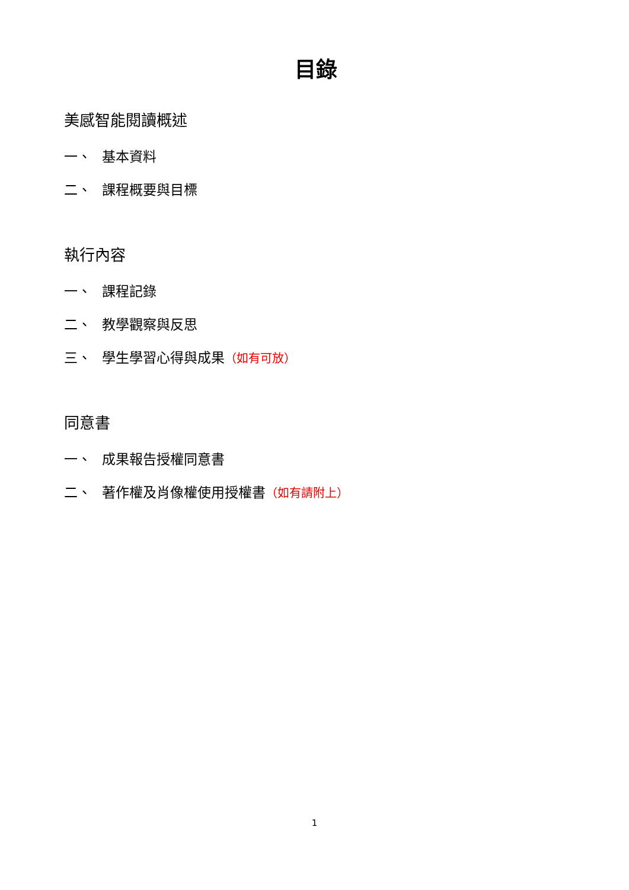目錄
美感智能閱讀概述
一、 基本資料
二、 課程概要與目標
執行內容
一、 課程記錄
二、 教學觀察與反思
三、 學生學習心得與成果（如有可放）
同意書
一、 成果報告授權同意書
二、 著作權及肖像權使用授權書（如有請附上）
1